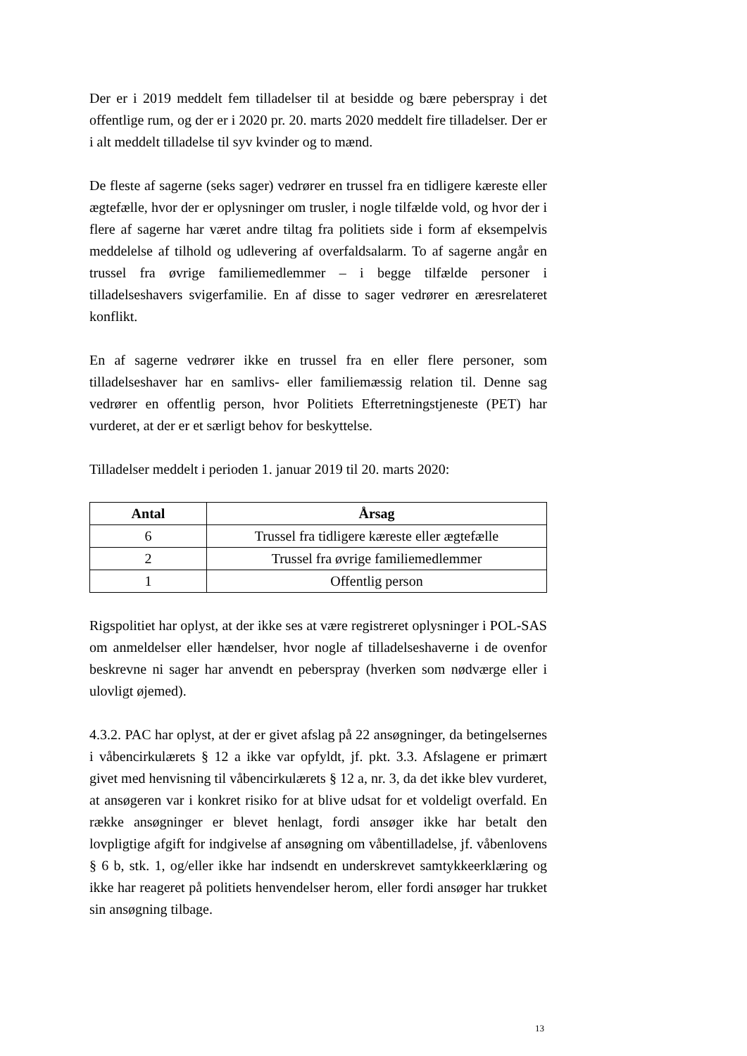Der er i 2019 meddelt fem tilladelser til at besidde og bære peberspray i det offentlige rum, og der er i 2020 pr. 20. marts 2020 meddelt fire tilladelser. Der er i alt meddelt tilladelse til syv kvinder og to mænd.
De fleste af sagerne (seks sager) vedrører en trussel fra en tidligere kæreste eller ægtefælle, hvor der er oplysninger om trusler, i nogle tilfælde vold, og hvor der i flere af sagerne har været andre tiltag fra politiets side i form af eksempelvis meddelelse af tilhold og udlevering af overfaldsalarm. To af sagerne angår en trussel fra øvrige familiemedlemmer – i begge tilfælde personer i tilladelseshavers svigerfamilie. En af disse to sager vedrører en æresrelateret konflikt.
En af sagerne vedrører ikke en trussel fra en eller flere personer, som tilladelseshaver har en samlivs- eller familiemæssig relation til. Denne sag vedrører en offentlig person, hvor Politiets Efterretningstjeneste (PET) har vurderet, at der er et særligt behov for beskyttelse.
Tilladelser meddelt i perioden 1. januar 2019 til 20. marts 2020:
| Antal | Årsag |
| --- | --- |
| 6 | Trussel fra tidligere kæreste eller ægtefælle |
| 2 | Trussel fra øvrige familiemedlemmer |
| 1 | Offentlig person |
Rigspolitiet har oplyst, at der ikke ses at være registreret oplysninger i POL-SAS om anmeldelser eller hændelser, hvor nogle af tilladelseshaverne i de ovenfor beskrevne ni sager har anvendt en peberspray (hverken som nødværge eller i ulovligt øjemed).
4.3.2. PAC har oplyst, at der er givet afslag på 22 ansøgninger, da betingelsernes i våbencirkulærets § 12 a ikke var opfyldt, jf. pkt. 3.3. Afslagene er primært givet med henvisning til våbencirkulærets § 12 a, nr. 3, da det ikke blev vurderet, at ansøgeren var i konkret risiko for at blive udsat for et voldeligt overfald. En række ansøgninger er blevet henlagt, fordi ansøger ikke har betalt den lovpligtige afgift for indgivelse af ansøgning om våbentilladelse, jf. våbenlovens § 6 b, stk. 1, og/eller ikke har indsendt en underskrevet samtykkeerklæring og ikke har reageret på politiets henvendelser herom, eller fordi ansøger har trukket sin ansøgning tilbage.
13